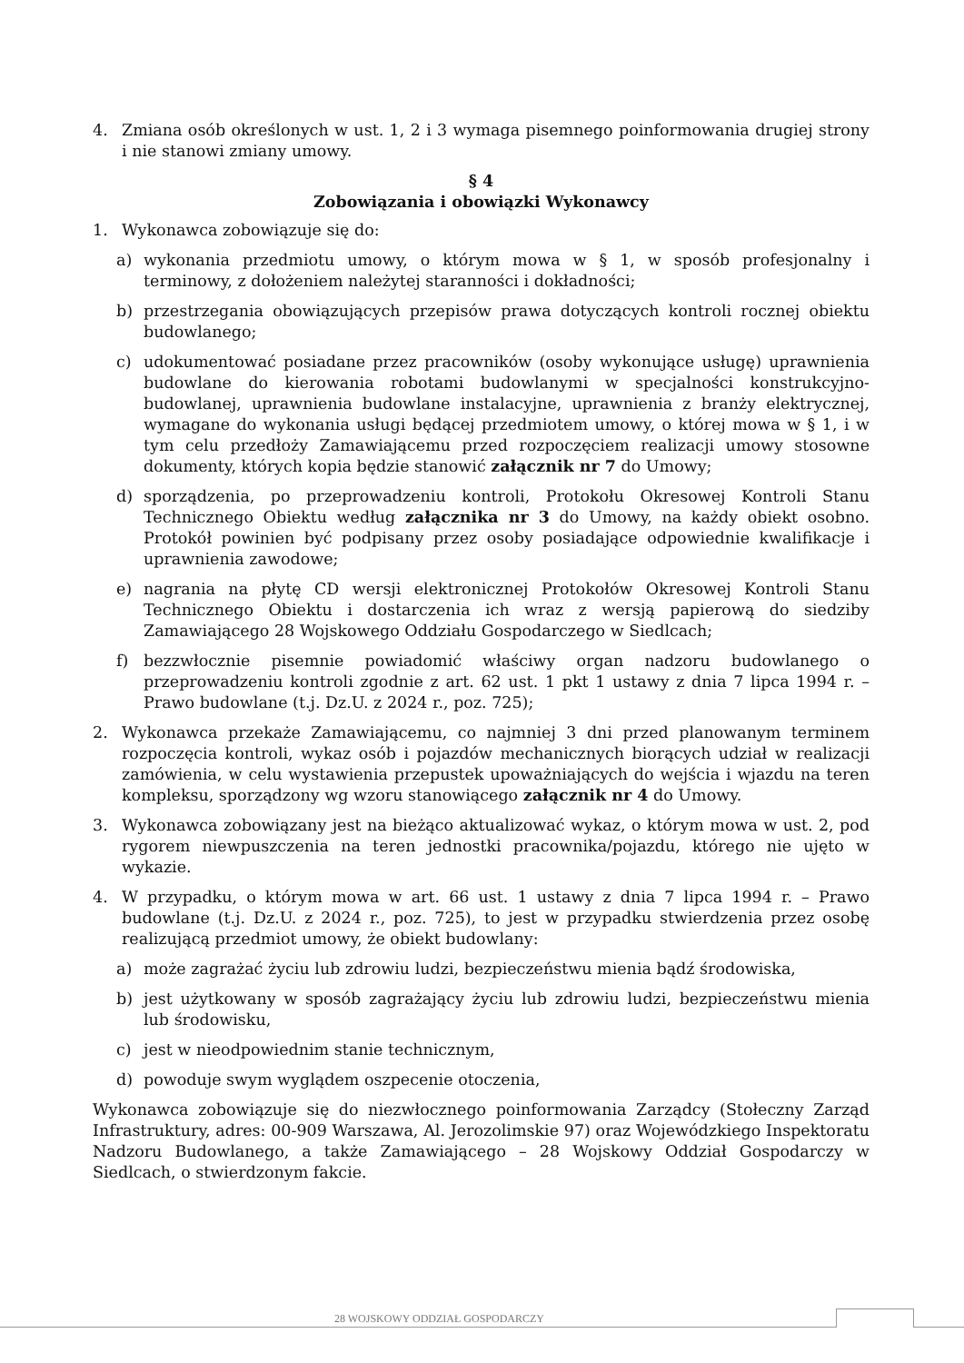4. Zmiana osób określonych w ust. 1, 2 i 3 wymaga pisemnego poinformowania drugiej strony i nie stanowi zmiany umowy.
§ 4
Zobowiązania i obowiązki Wykonawcy
1. Wykonawca zobowiązuje się do:
a) wykonania przedmiotu umowy, o którym mowa w § 1, w sposób profesjonalny i terminowy, z dołożeniem należytej staranności i dokładności;
b) przestrzegania obowiązujących przepisów prawa dotyczących kontroli rocznej obiektu budowlanego;
c) udokumentować posiadane przez pracowników (osoby wykonujące usługę) uprawnienia budowlane do kierowania robotami budowlanymi w specjalności konstrukcyjno-budowlanej, uprawnienia budowlane instalacyjne, uprawnienia z branży elektrycznej, wymagane do wykonania usługi będącej przedmiotem umowy, o której mowa w § 1, i w tym celu przedłoży Zamawiającemu przed rozpoczęciem realizacji umowy stosowne dokumenty, których kopia będzie stanowić załącznik nr 7 do Umowy;
d) sporządzenia, po przeprowadzeniu kontroli, Protokołu Okresowej Kontroli Stanu Technicznego Obiektu według załącznika nr 3 do Umowy, na każdy obiekt osobno. Protokół powinien być podpisany przez osoby posiadające odpowiednie kwalifikacje i uprawnienia zawodowe;
e) nagrania na płytę CD wersji elektronicznej Protokołów Okresowej Kontroli Stanu Technicznego Obiektu i dostarczenia ich wraz z wersją papierową do siedziby Zamawiającego 28 Wojskowego Oddziału Gospodarczego w Siedlcach;
f) bezzwłocznie pisemnie powiadomić właściwy organ nadzoru budowlanego o przeprowadzeniu kontroli zgodnie z art. 62 ust. 1 pkt 1 ustawy z dnia 7 lipca 1994 r. – Prawo budowlane (t.j. Dz.U. z 2024 r., poz. 725);
2. Wykonawca przekaże Zamawiającemu, co najmniej 3 dni przed planowanym terminem rozpoczęcia kontroli, wykaz osób i pojazdów mechanicznych biorących udział w realizacji zamówienia, w celu wystawienia przepustek upoważniających do wejścia i wjazdu na teren kompleksu, sporządzony wg wzoru stanowiącego załącznik nr 4 do Umowy.
3. Wykonawca zobowiązany jest na bieżąco aktualizować wykaz, o którym mowa w ust. 2, pod rygorem niewpuszczenia na teren jednostki pracownika/pojazdu, którego nie ujęto w wykazie.
4. W przypadku, o którym mowa w art. 66 ust. 1 ustawy z dnia 7 lipca 1994 r. – Prawo budowlane (t.j. Dz.U. z 2024 r., poz. 725), to jest w przypadku stwierdzenia przez osobę realizującą przedmiot umowy, że obiekt budowlany:
a) może zagrażać życiu lub zdrowiu ludzi, bezpieczeństwu mienia bądź środowiska,
b) jest użytkowany w sposób zagrażający życiu lub zdrowiu ludzi, bezpieczeństwu mienia lub środowisku,
c) jest w nieodpowiednim stanie technicznym,
d) powoduje swym wyglądem oszpecenie otoczenia,
Wykonawca zobowiązuje się do niezwłocznego poinformowania Zarządcy (Stołeczny Zarząd Infrastruktury, adres: 00-909 Warszawa, Al. Jerozolimskie 97) oraz Wojewódzkiego Inspektoratu Nadzoru Budowlanego, a także Zamawiającego – 28 Wojskowy Oddział Gospodarczy w Siedlcach, o stwierdzonym fakcie.
28 WOJSKOWY ODDZIAŁ GOSPODARCZY